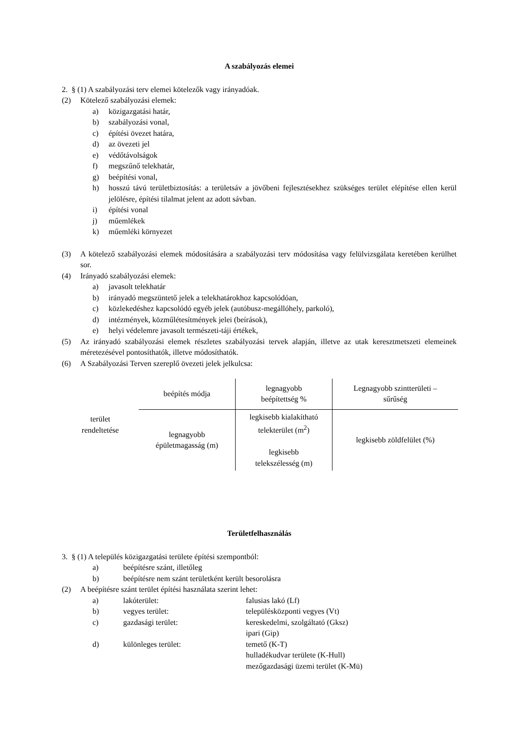A szabályozás elemei
2. § (1) A szabályozási terv elemei kötelezők vagy irányadóak.
(2) Kötelező szabályozási elemek:
a) közigazgatási határ,
b) szabályozási vonal,
c) építési övezet határa,
d) az övezeti jel
e) védőtávolságok
f) megszűnő telekhatár,
g) beépítési vonal,
h) hosszú távú területbiztosítás: a területsáv a jövőbeni fejlesztésekhez szükséges terület elépítése ellen kerül jelölésre, építési tilalmat jelent az adott sávban.
i) építési vonal
j) műemlékek
k) műemléki környezet
(3) A kötelező szabályozási elemek módosítására a szabályozási terv módosítása vagy felülvizsgálata keretében kerülhet sor.
(4) Irányadó szabályozási elemek:
a) javasolt telekhatár
b) irányadó megszüntető jelek a telekhatárokhoz kapcsolódóan,
c) közlekedéshez kapcsolódó egyéb jelek (autóbusz-megállóhely, parkoló),
d) intézmények, közműlétesítmények jelei (beírások),
e) helyi védelemre javasolt természeti-táji értékek,
(5) Az irányadó szabályozási elemek részletes szabályozási tervek alapján, illetve az utak keresztmetszeti elemeinek méretezésével pontosíthatók, illetve módosíthatók.
(6) A Szabályozási Terven szereplő övezeti jelek jelkulcsa:
| terület rendeltetése | beépítés módja | legnagyobb beépítettség % | Legnagyobb szintterületi – sűrűség |
| | legnagyobb épületmagasság (m) | legkisebb kialakítható telekterület (m<sup>2</sup>) legkisebb telekszélesség (m) | legkisebb zöldfelület (%) |
Területfelhasználás
3. § (1) A település közigazgatási területe építési szempontból:
a) beépítésre szánt, illetőleg
b) beépítésre nem szánt területként került besorolásra
(2) A beépítésre szánt terület építési használata szerint lehet:
a) lakóterület: falusias lakó (Lf)
b) vegyes terület: településközponti vegyes (Vt)
c) gazdasági terület: kereskedelmi, szolgáltató (Gksz)
ipari (Gip)
d) különleges terület: temető (K-T)
hulladékudvar területe (K-Hull)
mezőgazdasági üzemi terület (K-Mü)